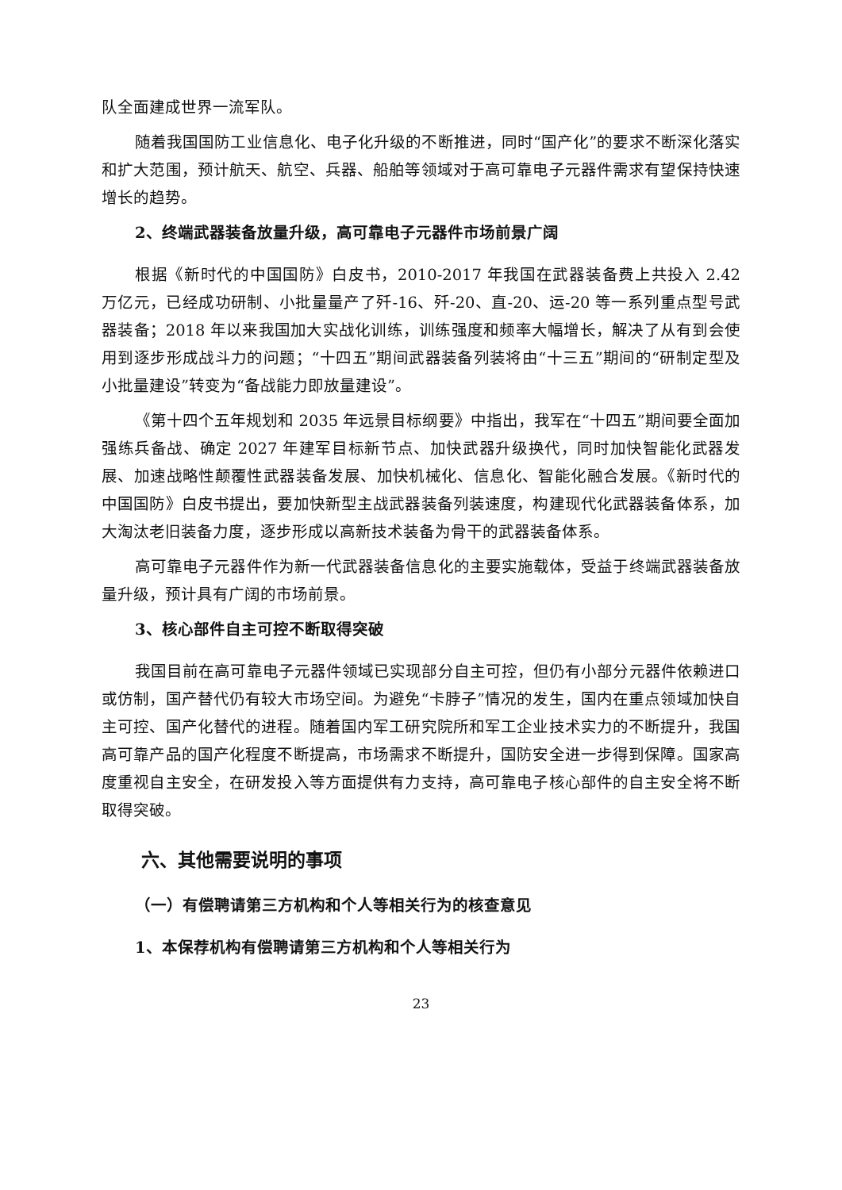队全面建成世界一流军队。
随着我国国防工业信息化、电子化升级的不断推进，同时“国产化”的要求不断深化落实和扩大范围，预计航天、航空、兵器、船舶等领域对于高可靠电子元器件需求有望保持快速增长的趋势。
2、终端武器装备放量升级，高可靠电子元器件市场前景广阔
根据《新时代的中国国防》白皮书，2010-2017 年我国在武器装备费上共投入 2.42 万亿元，已经成功研制、小批量量产了歼-16、歼-20、直-20、运-20 等一系列重点型号武器装备；2018 年以来我国加大实战化训练，训练强度和频率大幅增长，解决了从有到会使用到逐步形成战斗力的问题；“十四五”期间武器装备列装将由“十三五”期间的“研制定型及小批量建设”转变为“备战能力即放量建设”。
《第十四个五年规划和 2035 年远景目标纲要》中指出，我军在“十四五”期间要全面加强练兵备战、确定 2027 年建军目标新节点、加快武器升级换代，同时加快智能化武器发展、加速战略性颠覆性武器装备发展、加快机械化、信息化、智能化融合发展。《新时代的中国国防》白皮书提出，要加快新型主战武器装备列装速度，构建现代化武器装备体系，加大淘汰老旧装备力度，逐步形成以高新技术装备为骨干的武器装备体系。
高可靠电子元器件作为新一代武器装备信息化的主要实施载体，受益于终端武器装备放量升级，预计具有广阔的市场前景。
3、核心部件自主可控不断取得突破
我国目前在高可靠电子元器件领域已实现部分自主可控，但仍有小部分元器件依赖进口或仿制，国产替代仍有较大市场空间。为避免“卡脖子”情况的发生，国内在重点领域加快自主可控、国产化替代的进程。随着国内军工研究院所和军工企业技术实力的不断提升，我国高可靠产品的国产化程度不断提高，市场需求不断提升，国防安全进一步得到保障。国家高度重视自主安全，在研发投入等方面提供有力支持，高可靠电子核心部件的自主安全将不断取得突破。
六、其他需要说明的事项
（一）有偿聘请第三方机构和个人等相关行为的核查意见
1、本保荐机构有偿聘请第三方机构和个人等相关行为
23